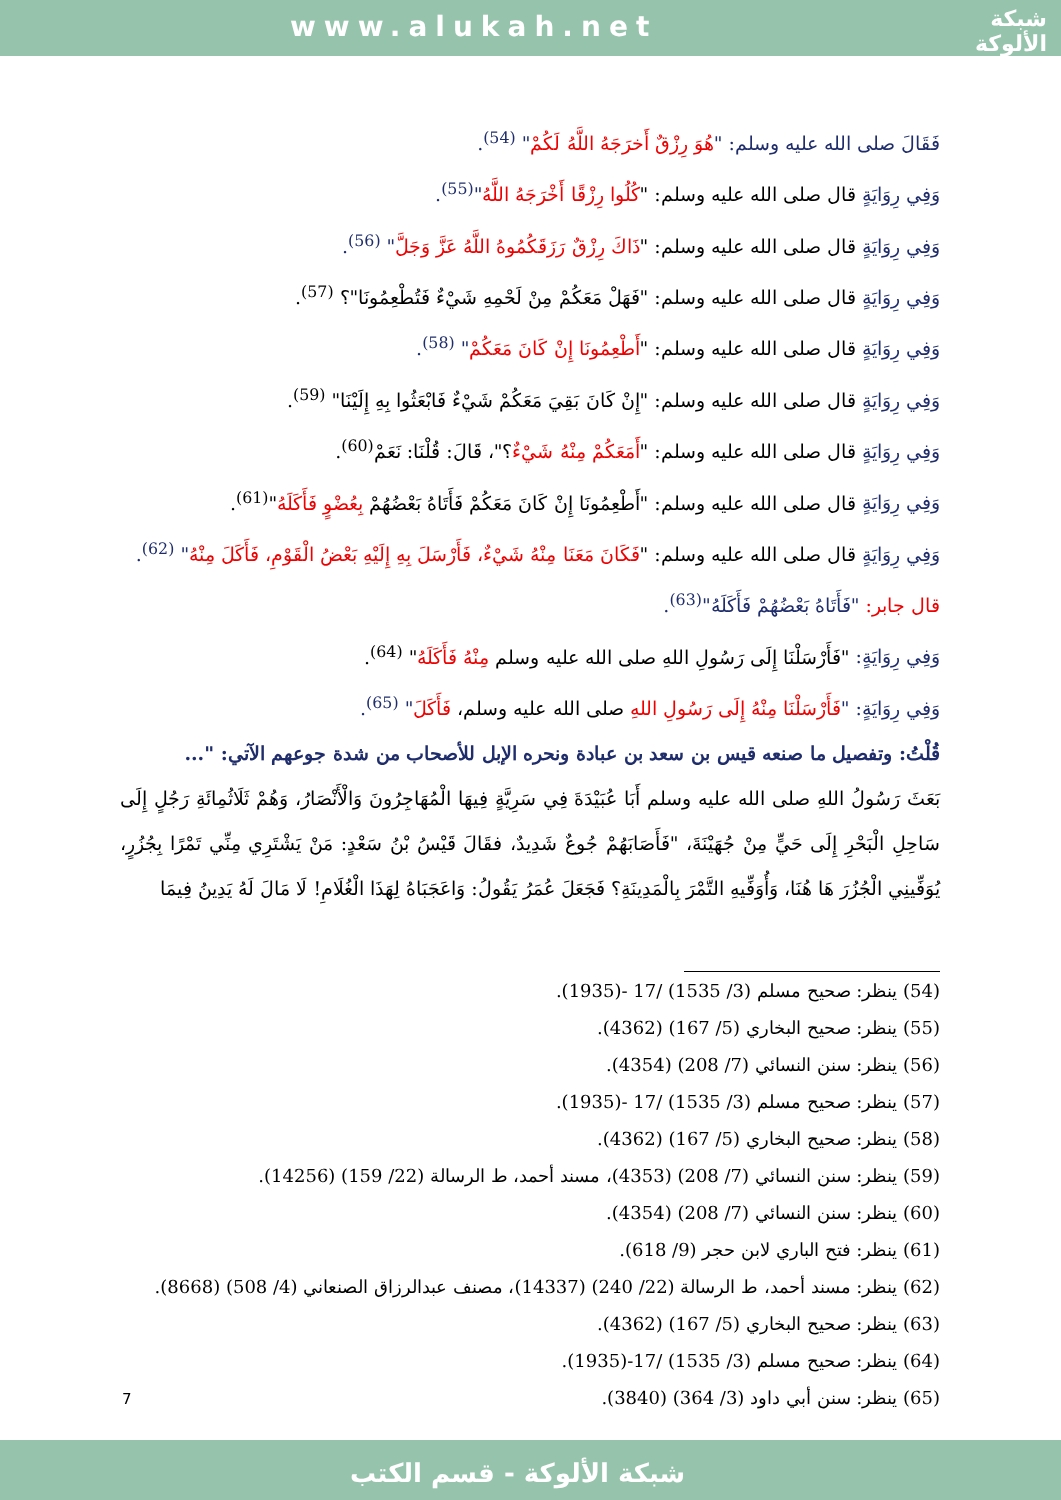www.alukah.net
شبكة
الألوكة
فَقَالَ صلى الله عليه وسلم: "هُوَ رِزْقٌ أَخرَجَهُ اللَّهُ لَكُمْ" <sup>(54)</sup>.
وَفِي رِوَايَةٍ قال صلى الله عليه وسلم: "كُلُوا رِزْقًا أَخْرَجَهُ اللَّهُ"<sup>(55)</sup>.
وَفِي رِوَايَةٍ قال صلى الله عليه وسلم: "ذَاكَ رِزْقٌ رَزَقَكُمُوهُ اللَّهُ عَزَّ وَجَلَّ" <sup>(56)</sup>.
وَفِي رِوَايَةٍ قال صلى الله عليه وسلم: "فَهَلْ مَعَكُمْ مِنْ لَحْمِهِ شَيْءٌ فَتُطْعِمُونَا"؟ <sup>(57)</sup>.
وَفِي رِوَايَةٍ قال صلى الله عليه وسلم: "أَطْعِمُونَا إِنْ كَانَ مَعَكُمْ" <sup>(58)</sup>.
وَفِي رِوَايَةٍ قال صلى الله عليه وسلم: "إِنْ كَانَ بَقِيَ مَعَكُمْ شَيْءٌ فَابْعَثُوا بِهِ إِلَيْنَا" <sup>(59)</sup>.
وَفِي رِوَايَةٍ قال صلى الله عليه وسلم: "أَمَعَكُمْ مِنْهُ شَيْءٌ؟"، قَالَ: قُلْنَا: نَعَمْ<sup>(60)</sup>.
وَفِي رِوَايَةٍ قال صلى الله عليه وسلم: "أَطْعِمُونَا إِنْ كَانَ مَعَكُمْ فَأَتَاهُ بَعْضُهُمْ بِعُضْوٍ فَأَكَلَهُ"<sup>(61)</sup>.
وَفِي رِوَايَةٍ قال صلى الله عليه وسلم: "فَكَانَ مَعَنَا مِنْهُ شَيْءٌ، فَأَرْسَلَ بِهِ إِلَيْهِ بَعْضُ الْقَوْمِ، فَأَكَلَ مِنْهُ" <sup>(62)</sup>.
قال جابر: "فَأَتَاهُ بَعْضُهُمْ فَأَكَلَهُ"<sup>(63)</sup>.
وَفِي رِوَايَةٍ: "فَأَرْسَلْنَا إِلَى رَسُولِ اللهِ صلى الله عليه وسلم مِنْهُ فَأَكَلَهُ" <sup>(64)</sup>.
وَفِي رِوَايَةٍ: "فَأَرْسَلْنَا مِنْهُ إِلَى رَسُولِ اللهِ صلى الله عليه وسلم، فَأَكَلَ" <sup>(65)</sup>.
قُلْتُ: وتفصيل ما صنعه قيس بن سعد بن عبادة ونحره الإبل للأصحاب من شدة جوعهم الآتي: "...
بَعَثَ رَسُولُ اللهِ صلى الله عليه وسلم أَبَا عُبَيْدَةَ فِي سَرِيَّةٍ فِيهَا الْمُهَاجِرُونَ وَالْأَنْصَارُ، وَهُمْ ثَلَاثُمِائَةِ رَجُلٍ إِلَى سَاحِلِ الْبَحْرِ إِلَى حَيٍّ مِنْ جُهَيْنَةَ، "فَأَصَابَهُمْ جُوعٌ شَدِيدٌ، فقَالَ قَيْسُ بْنُ سَعْدٍ: مَنْ يَشْتَرِي مِنِّي تَمْرًا بِجُزُرٍ، يُوَفِّينِي الْجُزُرَ هَا هُنَا، وَأُوَفِّيهِ التَّمْرَ بِالْمَدِينَةِ؟ فَجَعَلَ عُمَرُ يَقُولُ: وَاعَجَبَاهُ لِهَذَا الْغُلَامِ! لَا مَالَ لَهُ يَدِينُ فِيمَا
(54) ينظر: صحيح مسلم (3/ 1535) /17 -(1935).
(55) ينظر: صحيح البخاري (5/ 167) (4362).
(56) ينظر: سنن النسائي (7/ 208) (4354).
(57) ينظر: صحيح مسلم (3/ 1535) /17 -(1935).
(58) ينظر: صحيح البخاري (5/ 167) (4362).
(59) ينظر: سنن النسائي (7/ 208) (4353)، مسند أحمد، ط الرسالة (22/ 159) (14256).
(60) ينظر: سنن النسائي (7/ 208) (4354).
(61) ينظر: فتح الباري لابن حجر (9/ 618).
(62) ينظر: مسند أحمد، ط الرسالة (22/ 240) (14337)، مصنف عبدالرزاق الصنعاني (4/ 508) (8668).
(63) ينظر: صحيح البخاري (5/ 167) (4362).
(64) ينظر: صحيح مسلم (3/ 1535) /17-(1935).
(65) ينظر: سنن أبي داود (3/ 364) (3840).
7
شبكة الألوكة - قسم الكتب